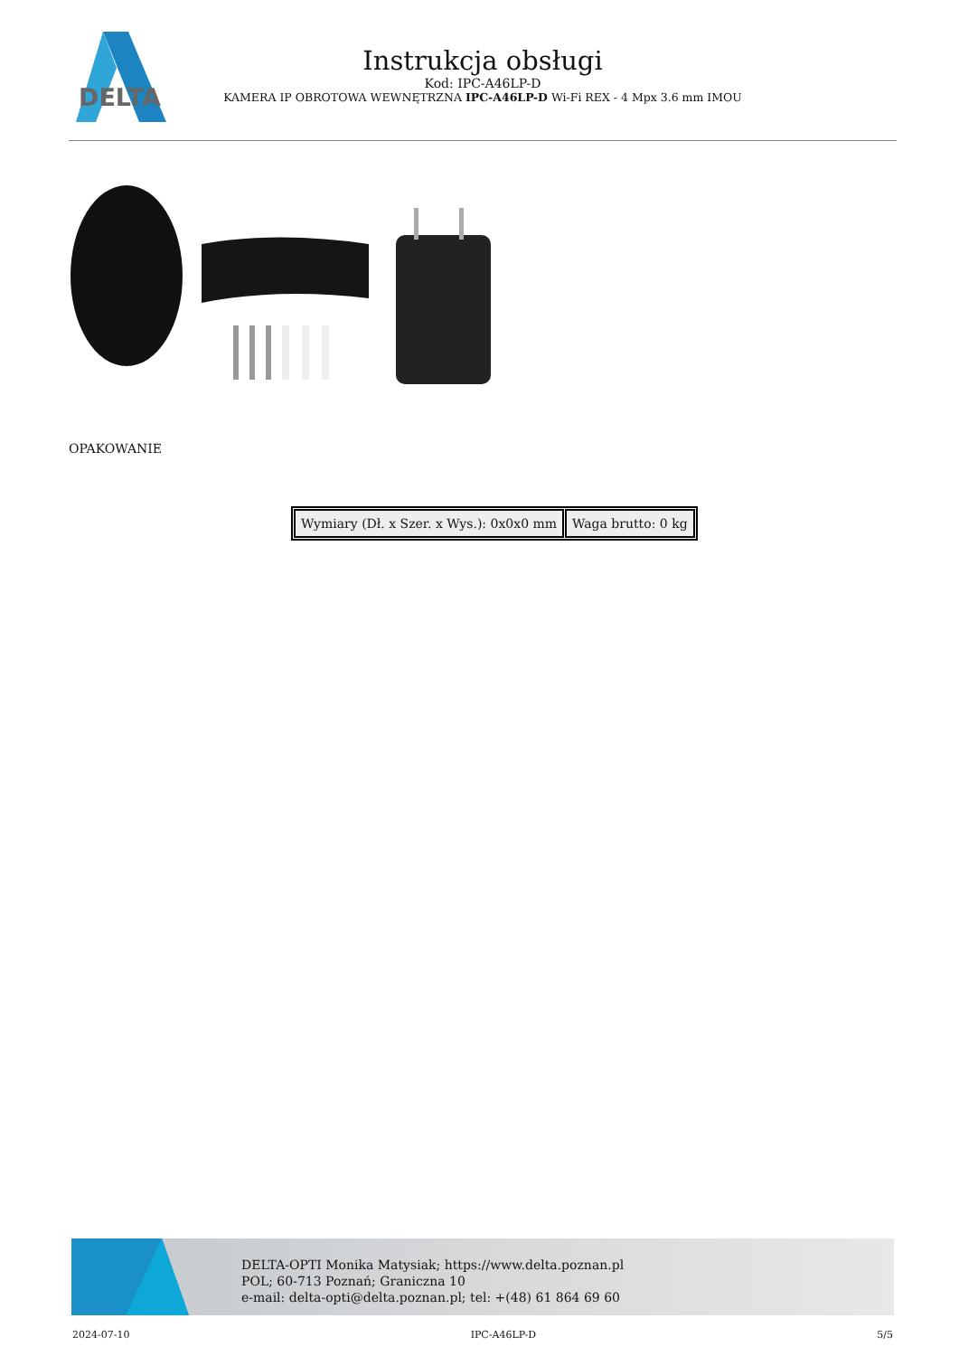DELTA
Instrukcja obsługi
Kod: IPC-A46LP-D
KAMERA IP OBROTOWA WEWNĘTRZNA IPC-A46LP-D Wi-Fi REX - 4 Mpx 3.6 mm IMOU
OPAKOWANIE
| Wymiary (Dł. x Szer. x Wys.): 0x0x0 mm | Waga brutto: 0 kg |
DELTA-OPTI Monika Matysiak; https://www.delta.poznan.pl
POL; 60-713 Poznań; Graniczna 10
e-mail: delta-opti@delta.poznan.pl; tel: +(48) 61 864 69 60
2024-07-10 IPC-A46LP-D 5/5